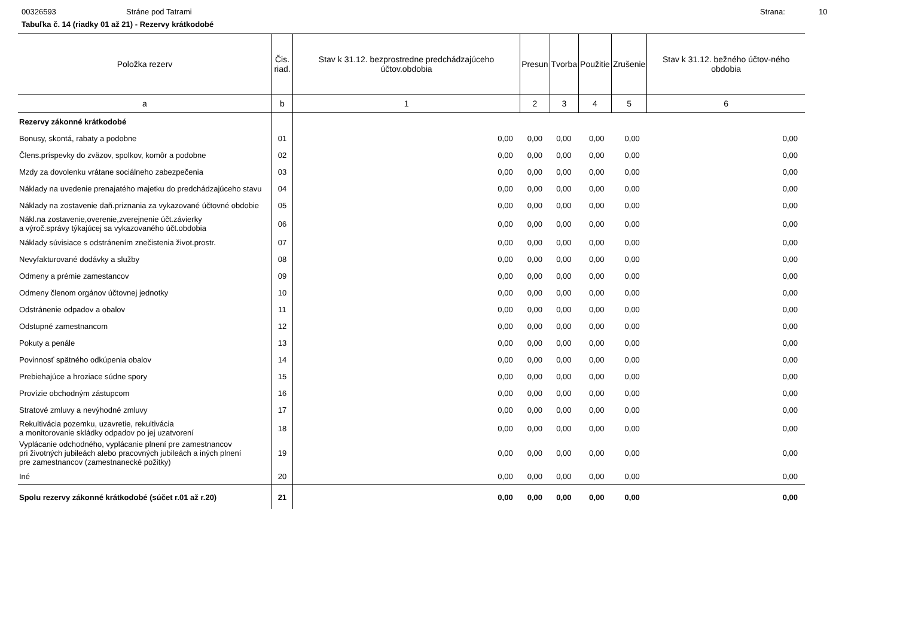00326593 Stráne pod Tatrami Strana: 10
Tabuľka č. 14 (riadky 01 až 21) - Rezervy krátkodobé
| Položka rezerv | Čis. riad. | Stav k 31.12. bezprostredne predchádzajúceho účtov.obdobia | Presun | Tvorba | Použitie | Zrušenie | Stav k 31.12. bežného účtov-ného obdobia |
| --- | --- | --- | --- | --- | --- | --- | --- |
| a | b | 1 | 2 | 3 | 4 | 5 | 6 |
| Rezervy zákonné krátkodobé | | | | | | | |
| Bonusy, skontá, rabaty a podobne | 01 | 0,00 | 0,00 | 0,00 | 0,00 | 0,00 | 0,00 |
| Člens.príspevky do zväzov, spolkov, komôr a podobne | 02 | 0,00 | 0,00 | 0,00 | 0,00 | 0,00 | 0,00 |
| Mzdy za dovolenku vrátane sociálneho zabezpečenia | 03 | 0,00 | 0,00 | 0,00 | 0,00 | 0,00 | 0,00 |
| Náklady na uvedenie prenajatého majetku do predchádzajúceho stavu | 04 | 0,00 | 0,00 | 0,00 | 0,00 | 0,00 | 0,00 |
| Náklady na zostavenie daň.priznania za vykazované účtovné obdobie | 05 | 0,00 | 0,00 | 0,00 | 0,00 | 0,00 | 0,00 |
| Nákl.na zostavenie,overenie,zverejnenie účt.závierky a výroč.správy týkajúcej sa vykazovaného účt.obdobia | 06 | 0,00 | 0,00 | 0,00 | 0,00 | 0,00 | 0,00 |
| Náklady súvisiace s odstránením znečistenia život.prostr. | 07 | 0,00 | 0,00 | 0,00 | 0,00 | 0,00 | 0,00 |
| Nevyfakturované dodávky a služby | 08 | 0,00 | 0,00 | 0,00 | 0,00 | 0,00 | 0,00 |
| Odmeny a prémie zamestancov | 09 | 0,00 | 0,00 | 0,00 | 0,00 | 0,00 | 0,00 |
| Odmeny členom orgánov účtovnej jednotky | 10 | 0,00 | 0,00 | 0,00 | 0,00 | 0,00 | 0,00 |
| Odstránenie odpadov a obalov | 11 | 0,00 | 0,00 | 0,00 | 0,00 | 0,00 | 0,00 |
| Odstupné zamestnancom | 12 | 0,00 | 0,00 | 0,00 | 0,00 | 0,00 | 0,00 |
| Pokuty a penále | 13 | 0,00 | 0,00 | 0,00 | 0,00 | 0,00 | 0,00 |
| Povinnosť spätného odkúpenia obalov | 14 | 0,00 | 0,00 | 0,00 | 0,00 | 0,00 | 0,00 |
| Prebiehajúce a hroziace súdne spory | 15 | 0,00 | 0,00 | 0,00 | 0,00 | 0,00 | 0,00 |
| Provízie obchodným zástupcom | 16 | 0,00 | 0,00 | 0,00 | 0,00 | 0,00 | 0,00 |
| Stratové zmluvy a nevýhodné zmluvy | 17 | 0,00 | 0,00 | 0,00 | 0,00 | 0,00 | 0,00 |
| Rekultivácia pozemku, uzavretie, rekultivácia a monitorovanie skládky odpadov po jej uzatvorení | 18 | 0,00 | 0,00 | 0,00 | 0,00 | 0,00 | 0,00 |
| Vyplácanie odchodného, vyplácanie plnení pre zamestnancov pri životných jubileách alebo pracovných jubileách a iných plnení pre zamestnancov (zamestnanecké požitky) | 19 | 0,00 | 0,00 | 0,00 | 0,00 | 0,00 | 0,00 |
| Iné | 20 | 0,00 | 0,00 | 0,00 | 0,00 | 0,00 | 0,00 |
| Spolu rezervy zákonné krátkodobé (súčet r.01 až r.20) | 21 | 0,00 | 0,00 | 0,00 | 0,00 | 0,00 | 0,00 |